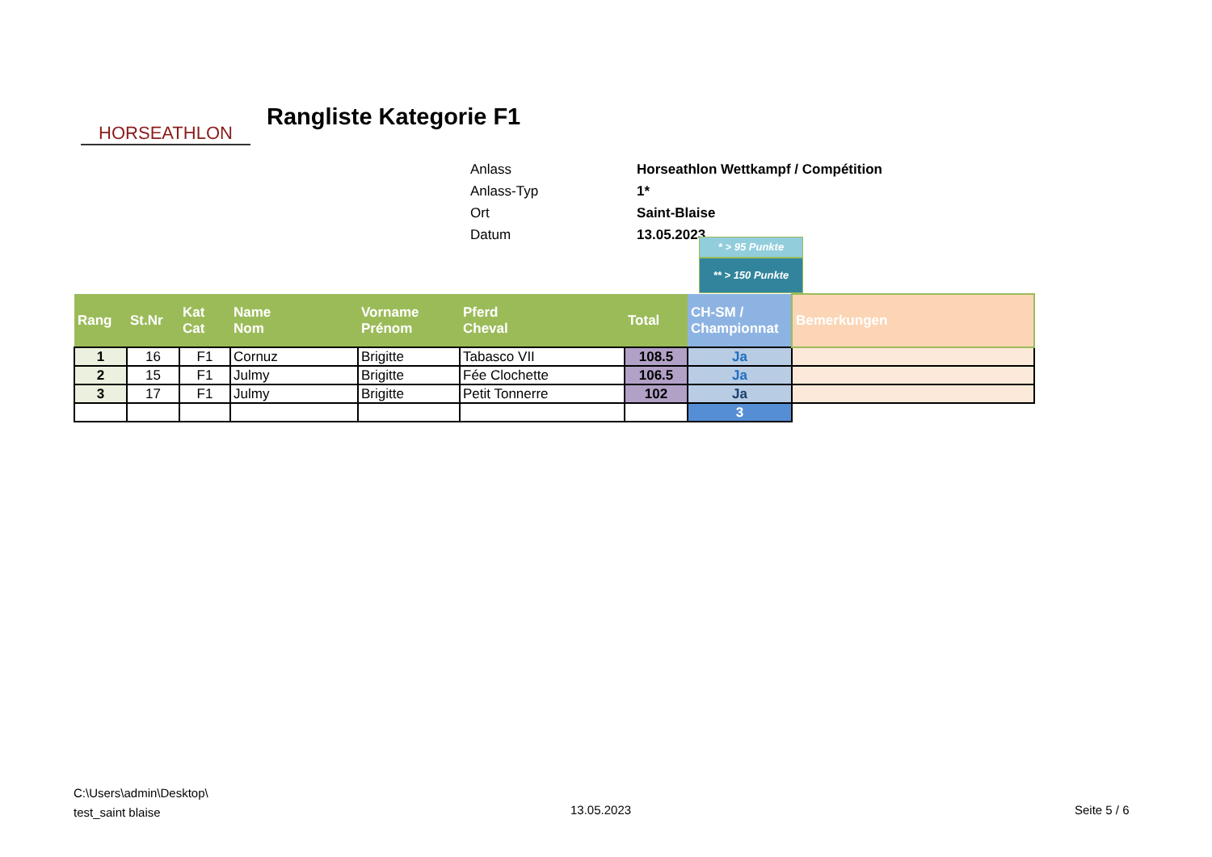HORSEATHLON
Rangliste Kategorie F1
| Anlass | Horseathlon Wettkampf / Compétition |
| Anlass-Typ | 1* |
| Ort | Saint-Blaise |
| Datum | 13.05.2023 |
* > 95 Punkte
** > 150 Punkte
| Rang | St.Nr | Kat Cat | Name Nom | Vorname Prénom | Pferd Cheval | Total | CH-SM / Championnat | Bemerkungen |
| --- | --- | --- | --- | --- | --- | --- | --- | --- |
| 1 | 16 | F1 | Cornuz | Brigitte | Tabasco VII | 108.5 | Ja | |
| 2 | 15 | F1 | Julmy | Brigitte | Fée Clochette | 106.5 | Ja | |
| 3 | 17 | F1 | Julmy | Brigitte | Petit Tonnerre | 102 | Ja | |
| | | | | | | | 3 | |
C:\Users\admin\Desktop\
test_saint blaise
13.05.2023 Seite 5 / 6